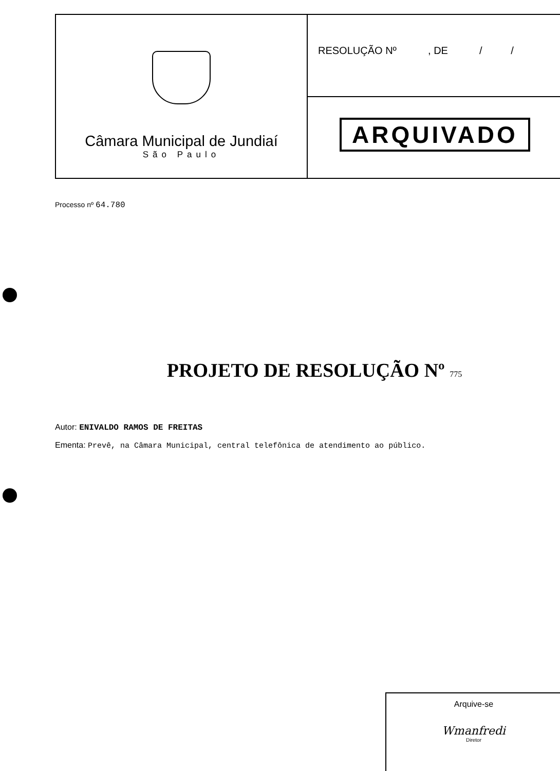Câmara Municipal de Jundiaí
São Paulo
RESOLUÇÃO Nº , DE / /
ARQUIVADO
Processo nº 64.780
PROJETO DE RESOLUÇÃO Nº 775
Autor: ENIVALDO RAMOS DE FREITAS
Ementa: Prevê, na Câmara Municipal, central telefônica de atendimento ao público.
Arquive-se
Wmanfredi
Diretor